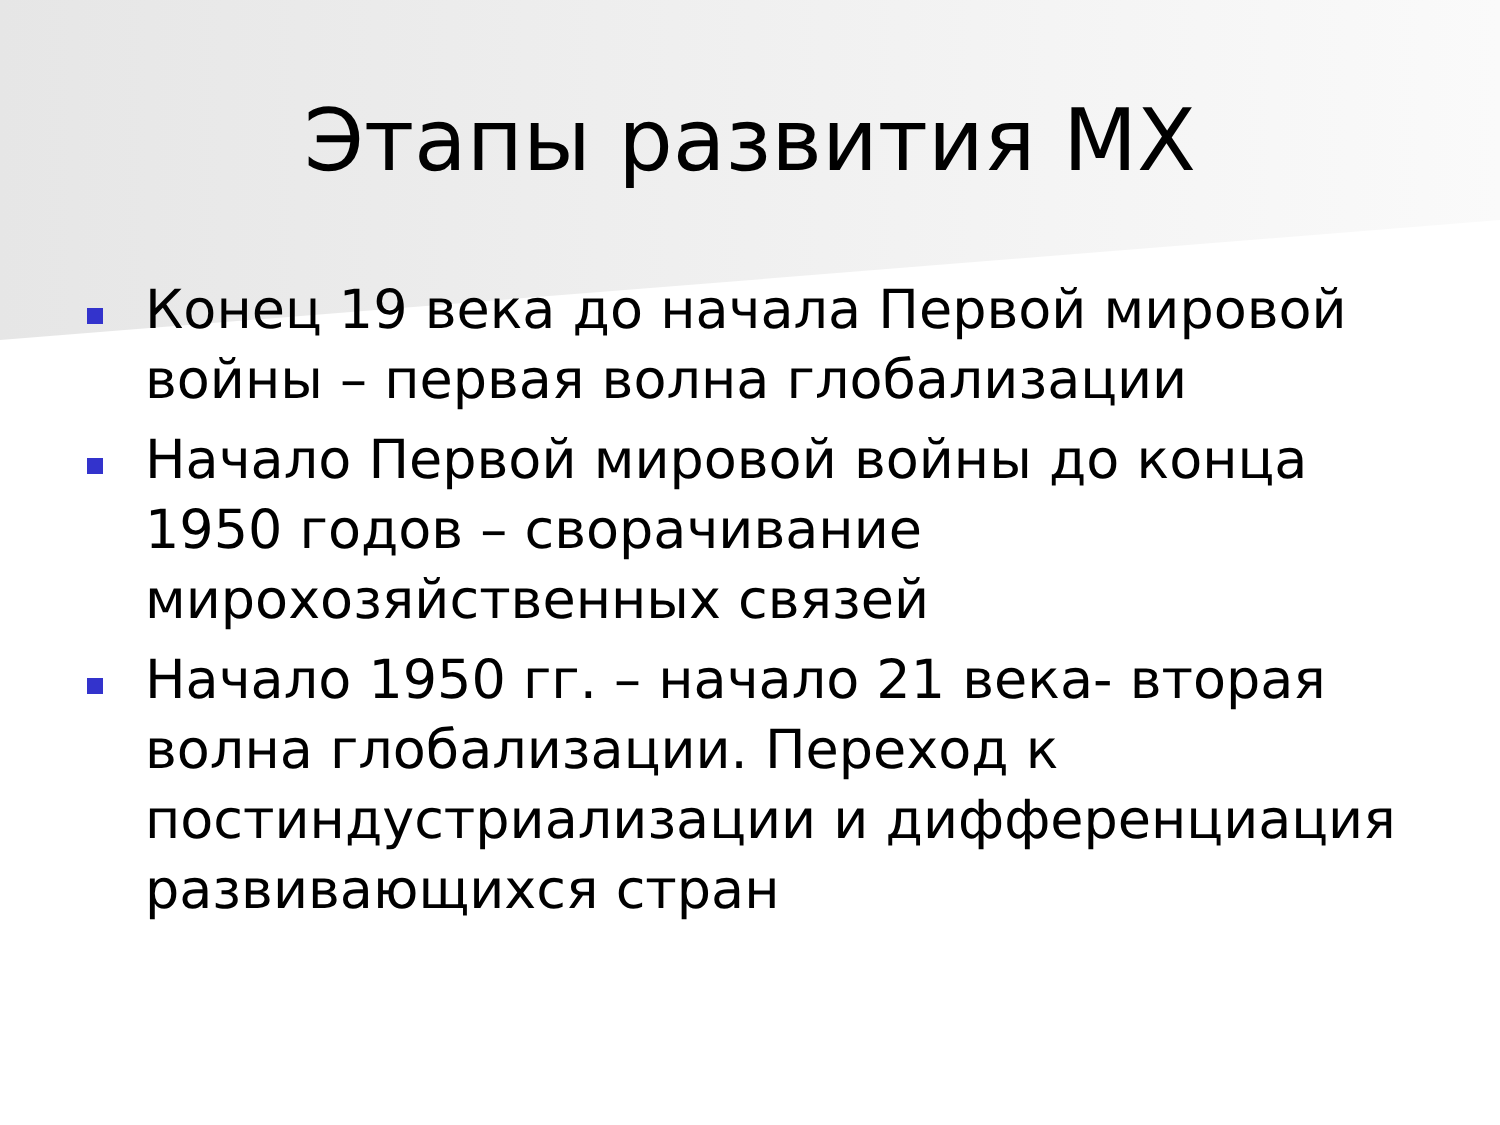Этапы развития МХ
Конец 19 века до начала Первой мировой войны – первая волна глобализации
Начало Первой мировой войны до конца 1950 годов – сворачивание мирохозяйственных связей
Начало 1950 гг. – начало 21 века- вторая волна глобализации. Переход к постиндустриализации и дифференциация развивающихся стран